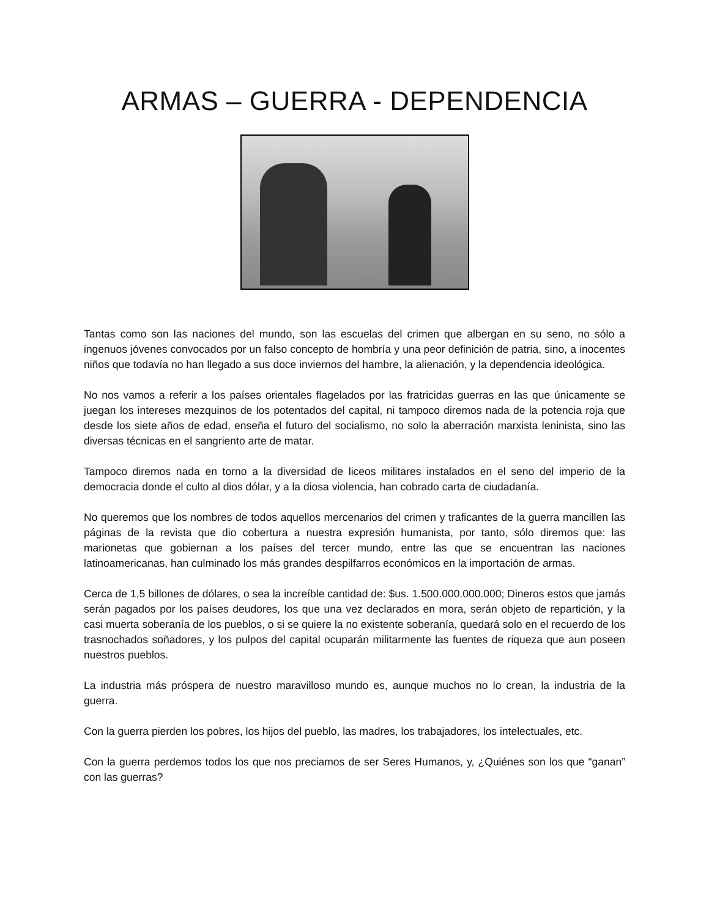ARMAS – GUERRA - DEPENDENCIA
Tantas como son las naciones del mundo, son las escuelas del crimen que albergan en su seno, no sólo a ingenuos jóvenes convocados por un falso concepto de hombría y una peor definición de patria, sino, a inocentes niños que todavía no han llegado a sus doce inviernos del hambre, la alienación, y la dependencia ideológica.
No nos vamos a referir a los países orientales flagelados por las fratricidas guerras en las que únicamente se juegan los intereses mezquinos de los potentados del capital, ni tampoco diremos nada de la potencia roja que desde los siete años de edad, enseña el futuro del socialismo, no solo la aberración marxista leninista, sino las diversas técnicas en el sangriento arte de matar.
Tampoco diremos nada en torno a la diversidad de liceos militares instalados en el seno del imperio de la democracia donde el culto al dios dólar, y a la diosa violencia, han cobrado carta de ciudadanía.
No queremos que los nombres de todos aquellos mercenarios del crimen y traficantes de la guerra mancillen las páginas de la revista que dio cobertura a nuestra expresión humanista, por tanto, sólo diremos que: las marionetas que gobiernan a los países del tercer mundo, entre las que se encuentran las naciones latinoamericanas, han culminado los más grandes despilfarros económicos en la importación de armas.
Cerca de 1,5 billones de dólares, o sea la increíble cantidad de: $us. 1.500.000.000.000; Dineros estos que jamás serán pagados por los países deudores, los que una vez declarados en mora, serán objeto de repartición, y la casi muerta soberanía de los pueblos, o si se quiere la no existente soberanía, quedará solo en el recuerdo de los trasnochados soñadores, y los pulpos del capital ocuparán militarmente las fuentes de riqueza que aun poseen nuestros pueblos.
La industria más próspera de nuestro maravilloso mundo es, aunque muchos no lo crean, la industria de la guerra.
Con la guerra pierden los pobres, los hijos del pueblo, las madres, los trabajadores, los intelectuales, etc.
Con la guerra perdemos todos los que nos preciamos de ser Seres Humanos, y, ¿Quiénes son los que “ganan” con las guerras?